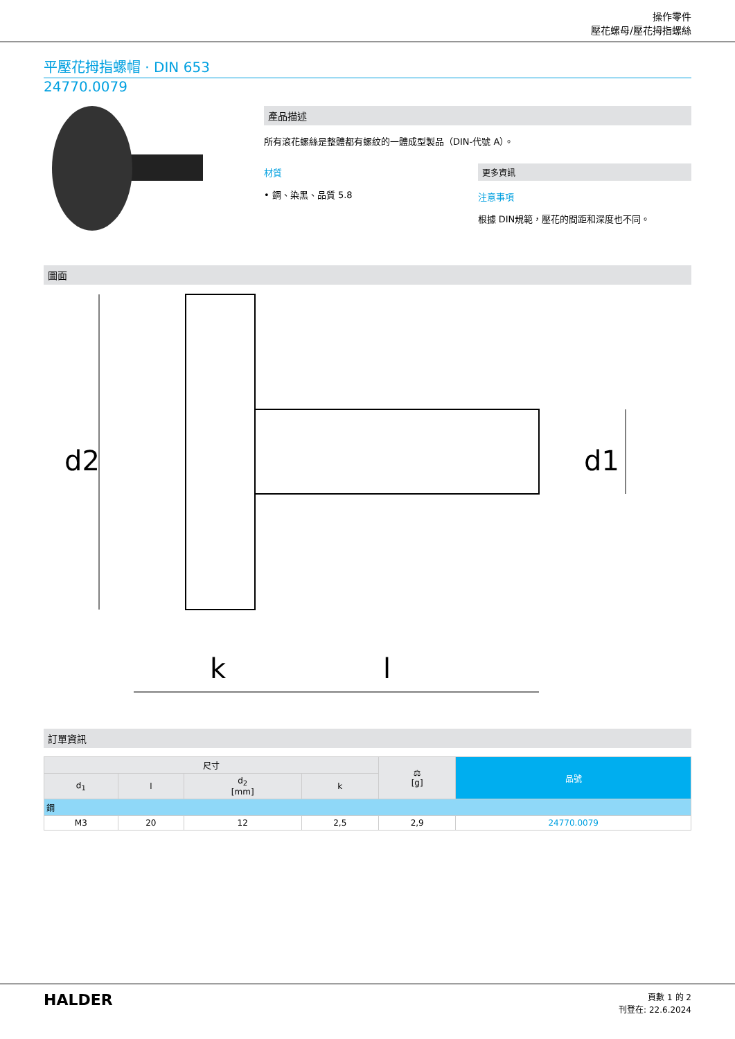操作零件
壓花螺母/壓花拇指螺絲
平壓花拇指螺帽 · DIN 653
24770.0079
產品描述
所有滾花螺絲是整體都有螺紋的一體成型製品（DIN-代號 A）。
材質
• 鋼、染黑、品質 5.8
更多資訊
注意事項
根據 DIN規範，壓花的間距和深度也不同。
圖面
d2
d1
k
l
訂單資訊
| 尺寸 | | | | ⚖ [g] | 品號 |
| --- | --- | --- | --- | --- | --- |
| d<sub>1</sub> | l | d<sub>2</sub> [mm] | k | | |
| 鋼 | | | | | |
| M3 | 20 | 12 | 2,5 | 2,9 | 24770.0079 |
HALDER
頁數 1 的 2
刊登在: 22.6.2024